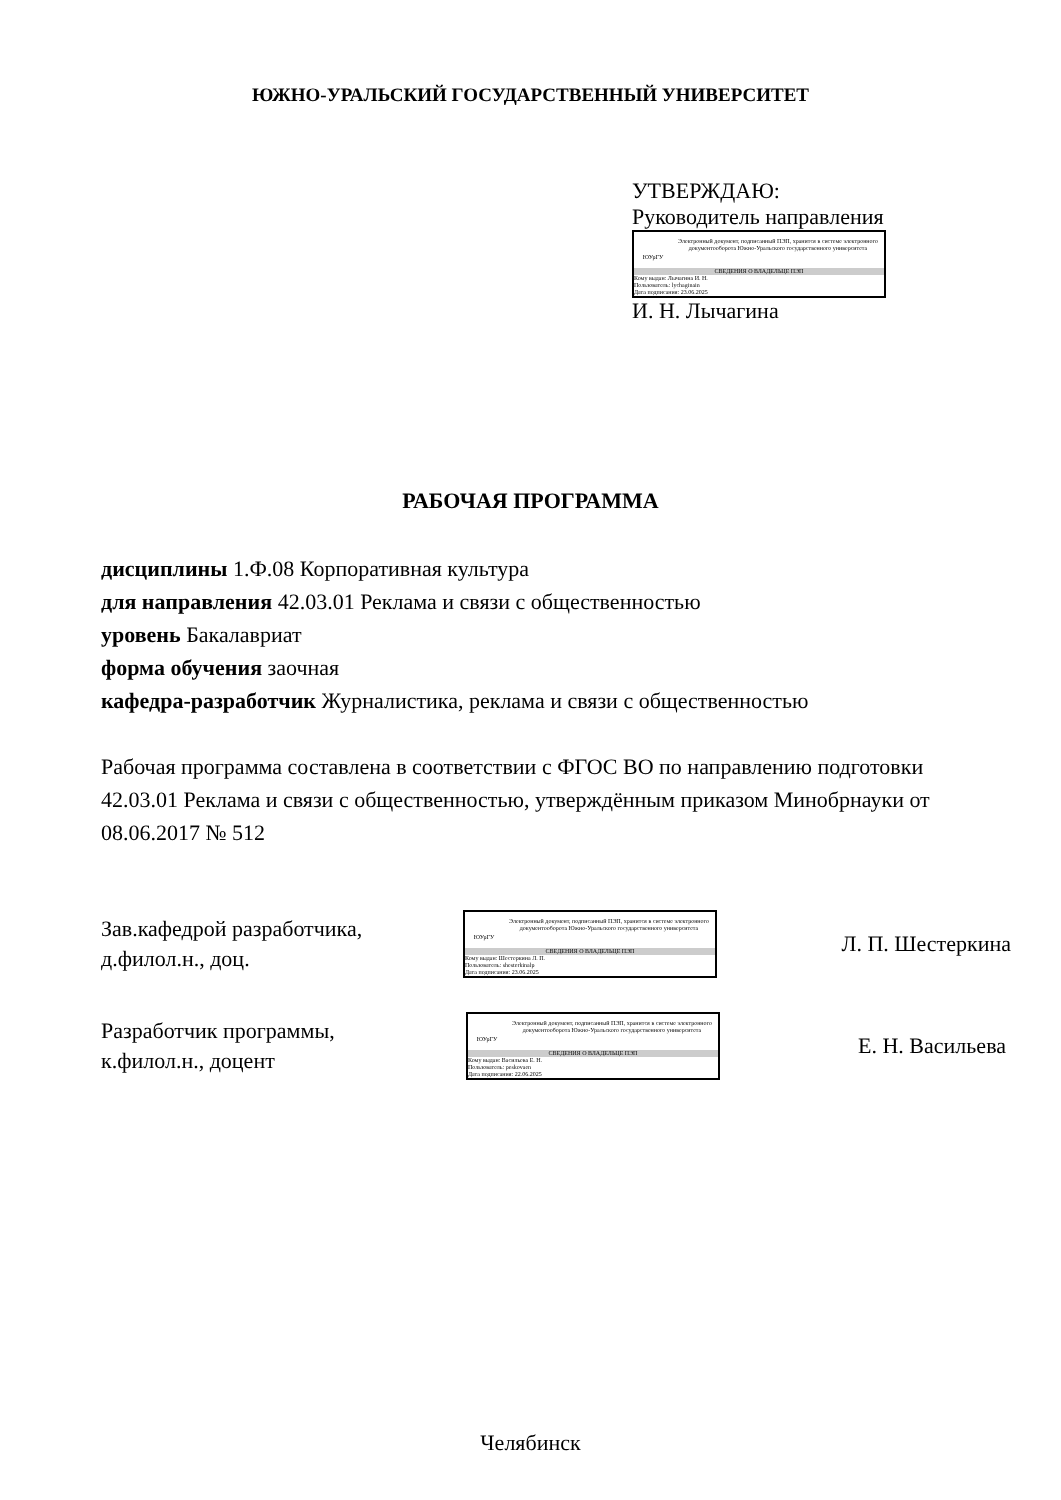ЮЖНО-УРАЛЬСКИЙ ГОСУДАРСТВЕННЫЙ УНИВЕРСИТЕТ
УТВЕРЖДАЮ:
Руководитель направления
ЮУрГУ
Электронный документ, подписанный ПЭП, хранится в системе электронного документооборота Южно-Уральского государственного университета
СВЕДЕНИЯ О ВЛАДЕЛЬЦЕ ПЭП
Кому выдан: Лычагина И. Н.
Пользователь: lychaginain
Дата подписания: 23.06.2025
И. Н. Лычагина
РАБОЧАЯ ПРОГРАММА
дисциплины 1.Ф.08 Корпоративная культура
для направления 42.03.01 Реклама и связи с общественностью
уровень Бакалавриат
форма обучения заочная
кафедра-разработчик Журналистика, реклама и связи с общественностью
Рабочая программа составлена в соответствии с ФГОС ВО по направлению подготовки 42.03.01 Реклама и связи с общественностью, утверждённым приказом Минобрнауки от 08.06.2017 № 512
Зав.кафедрой разработчика,
д.филол.н., доц.
ЮУрГУ
Электронный документ, подписанный ПЭП, хранится в системе электронного документооборота Южно-Уральского государственного университета
СВЕДЕНИЯ О ВЛАДЕЛЬЦЕ ПЭП
Кому выдан: Шестеркина Л. П.
Пользователь: shesterkinalp
Дата подписания: 23.06.2025
Л. П. Шестеркина
Разработчик программы,
к.филол.н., доцент
ЮУрГУ
Электронный документ, подписанный ПЭП, хранится в системе электронного документооборота Южно-Уральского государственного университета
СВЕДЕНИЯ О ВЛАДЕЛЬЦЕ ПЭП
Кому выдан: Васильева Е. Н.
Пользователь: peskovaen
Дата подписания: 22.06.2025
Е. Н. Васильева
Челябинск